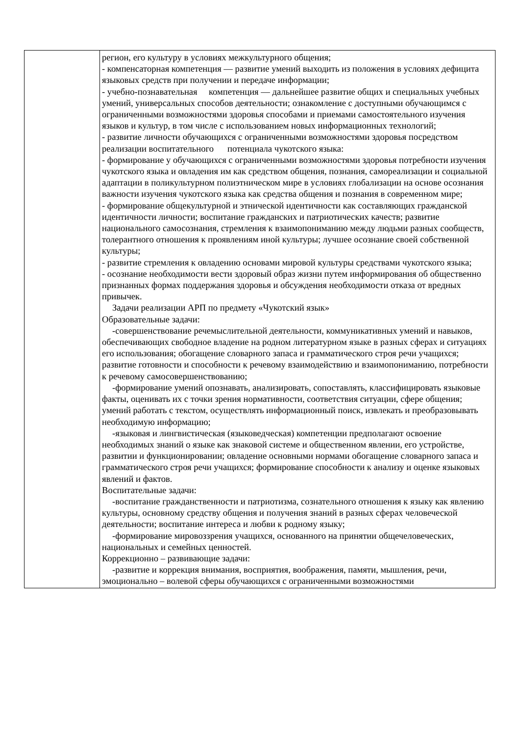| | регион, его культуру в условиях межкультурного общения; - компенсаторная компетенция — развитие умений выходить из положения в условиях дефицита языковых средств при получении и передаче информации; - учебно-познавательная компетенция — дальнейшее развитие общих и специальных учебных умений, универсальных способов деятельности; ознакомление с доступными обучающимся с ограниченными возможностями здоровья способами и приемами самостоятельного изучения языков и культур, в том числе с использованием новых информационных технологий; - развитие личности обучающихся с ограниченными возможностями здоровья посредством реализации воспитательного потенциала чукотского языка: - формирование у обучающихся с ограниченными возможностями здоровья потребности изучения чукотского языка и овладения им как средством общения, познания, самореализации и социальной адаптации в поликультурном полиэтническом мире в условиях глобализации на основе осознания важности изучения чукотского языка как средства общения и познания в современном мире; - формирование общекультурной и этнической идентичности как составляющих гражданской идентичности личности; воспитание гражданских и патриотических качеств; развитие национального самосознания, стремления к взаимопониманию между людьми разных сообществ, толерантного отношения к проявлениям иной культуры; лучшее осознание своей собственной культуры; - развитие стремления к овладению основами мировой культуры средствами чукотского языка; - осознание необходимости вести здоровый образ жизни путем информирования об общественно признанных формах поддержания здоровья и обсуждения необходимости отказа от вредных привычек. Задачи реализации АРП по предмету «Чукотский язык» Образовательные задачи: -совершенствование речемыслительной деятельности, коммуникативных умений и навыков, обеспечивающих свободное владение на родном литературном языке в разных сферах и ситуациях его использования; обогащение словарного запаса и грамматического строя речи учащихся; развитие готовности и способности к речевому взаимодействию и взаимопониманию, потребности к речевому самосовершенствованию; -формирование умений опознавать, анализировать, сопоставлять, классифицировать языковые факты, оценивать их с точки зрения нормативности, соответствия ситуации, сфере общения; умений работать с текстом, осуществлять информационный поиск, извлекать и преобразовывать необходимую информацию; -языковая и лингвистическая (языковедческая) компетенции предполагают освоение необходимых знаний о языке как знаковой системе и общественном явлении, его устройстве, развитии и функционировании; овладение основными нормами обогащение словарного запаса и грамматического строя речи учащихся; формирование способности к анализу и оценке языковых явлений и фактов. Воспитательные задачи: -воспитание гражданственности и патриотизма, сознательного отношения к языку как явлению культуры, основному средству общения и получения знаний в разных сферах человеческой деятельности; воспитание интереса и любви к родному языку; -формирование мировоззрения учащихся, основанного на принятии общечеловеческих, национальных и семейных ценностей. Коррекционно – развивающие задачи: -развитие и коррекция внимания, восприятия, воображения, памяти, мышления, речи, эмоционально – волевой сферы обучающихся с ограниченными возможностями |